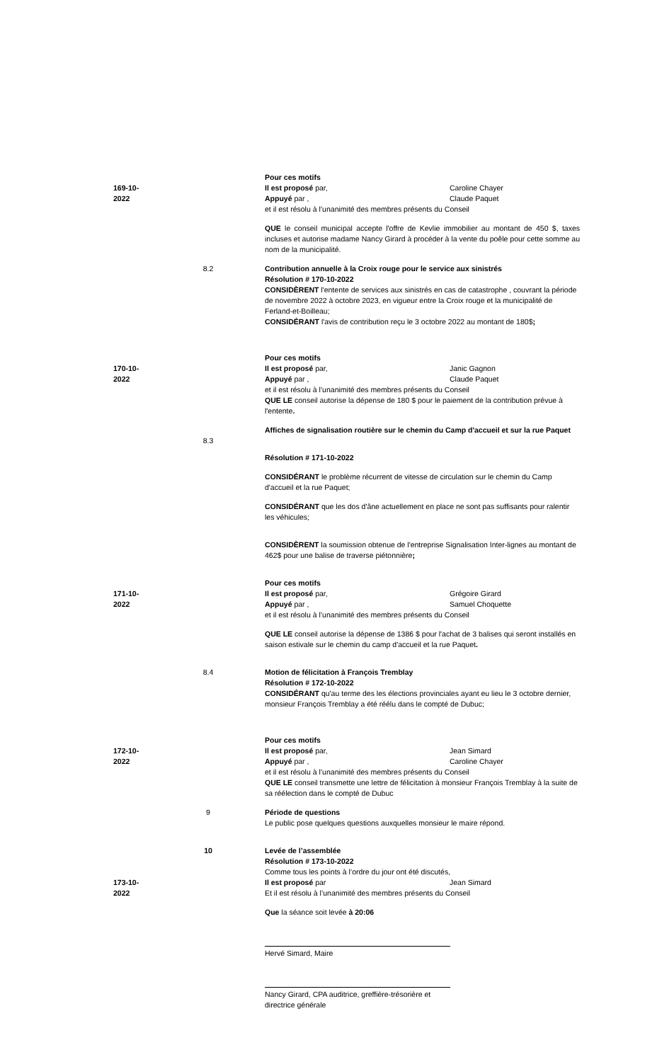169-10-2022 Pour ces motifs
Il est proposé par, Caroline Chayer
Appuyé par , Claude Paquet
et il est résolu à l’unanimité des membres présents du Conseil
QUE le conseil municipal accepte l'offre de Kevlie immobilier au montant de 450 $, taxes incluses et autorise madame Nancy Girard à procéder à la vente du poêle pour cette somme au nom de la municipalité.
8.2 Contribution annuelle à la Croix rouge pour le service aux sinistrés
Résolution # 170-10-2022
CONSIDÈRENT l'entente de services aux sinistrés en cas de catastrophe , couvrant la période de novembre 2022 à octobre 2023, en vigueur entre la Croix rouge et la municipalité de Ferland-et-Boilleau;
CONSIDÉRANT l'avis de contribution reçu le 3 octobre 2022 au montant de 180$;
170-10-2022 Pour ces motifs
Il est proposé par, Janic Gagnon
Appuyé par , Claude Paquet
et il est résolu à l’unanimité des membres présents du Conseil
QUE LE conseil autorise la dépense de 180 $ pour le paiement de la contribution prévue à l'entente.
8.3 Affiches de signalisation routière sur le chemin du Camp d'accueil et sur la rue Paquet
Résolution # 171-10-2022
CONSIDÉRANT le problème récurrent de vitesse de circulation sur le chemin du Camp d'accueil et la rue Paquet;
CONSIDÉRANT que les dos d'âne actuellement en place ne sont pas suffisants pour ralentir les véhicules;
CONSIDÈRENT la soumission obtenue de l'entreprise Signalisation Inter-lignes au montant de 462$ pour une balise de traverse piétonnière;
171-10-2022 Pour ces motifs
Il est proposé par, Grégoire Girard
Appuyé par , Samuel Choquette
et il est résolu à l’unanimité des membres présents du Conseil
QUE LE conseil autorise la dépense de 1386 $ pour l'achat de 3 balises qui seront installés en saison estivale sur le chemin du camp d'accueil et la rue Paquet.
8.4 Motion de félicitation à François Tremblay
Résolution # 172-10-2022
CONSIDÉRANT qu'au terme des les élections provinciales ayant eu lieu le 3 octobre dernier, monsieur François Tremblay a été réélu dans le compté de Dubuc;
172-10-2022 Pour ces motifs
Il est proposé par, Jean Simard
Appuyé par , Caroline Chayer
et il est résolu à l’unanimité des membres présents du Conseil
QUE LE conseil transmette une lettre de félicitation à monsieur François Tremblay à la suite de sa réélection dans le compté de Dubuc
9 Période de questions
Le public pose quelques questions auxquelles monsieur le maire répond.
10 Levée de l’assemblée
Résolution # 173-10-2022
Comme tous les points à l’ordre du jour ont été discutés,
173-10-2022 Il est proposé par Jean Simard
Et il est résolu à l’unanimité des membres présents du Conseil
Que la séance soit levée à 20:06
Hervé Simard, Maire
Nancy Girard, CPA auditrice, greffière-trésorière et directrice générale